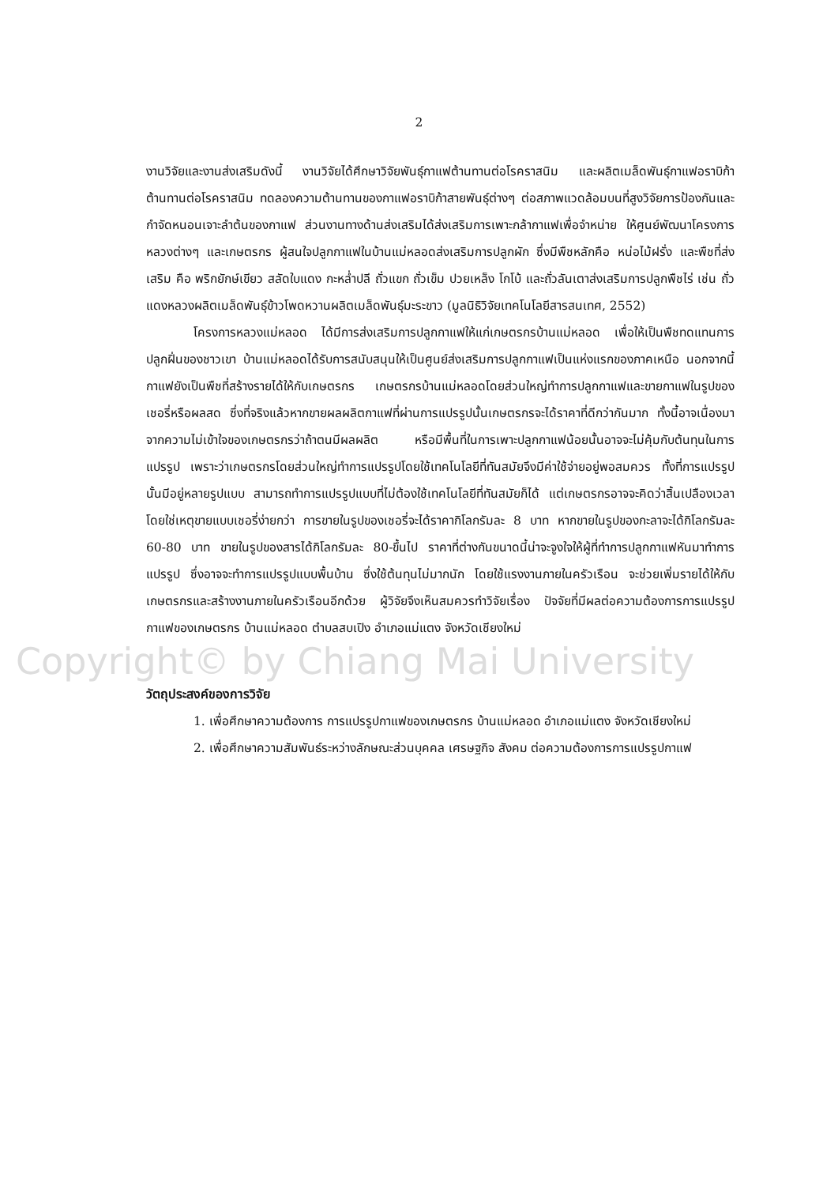2
งานวิจัยและงานส่งเสริมดังนี้ งานวิจัยได้ศึกษาวิจัยพันธุ์กาแฟต้านทานต่อโรคราสนิม และผลิตเมล็ดพันธุ์กาแฟอราบิก้า ต้านทานต่อโรคราสนิม ทดลองความต้านทานของกาแฟอราบิก้าสายพันธุ์ต่างๆ ต่อสภาพแวดล้อมบนที่สูงวิจัยการป้องกันและกำจัดหนอนเจาะลำต้นของกาแฟ ส่วนงานทางด้านส่งเสริมได้ส่งเสริมการเพาะกล้ากาแฟเพื่อจำหน่าย ให้ศูนย์พัฒนาโครงการหลวงต่างๆ และเกษตรกร ผู้สนใจปลูกกาแฟในบ้านแม่หลอดส่งเสริมการปลูกผัก ซึ่งมีพืชหลักคือ หน่อไม้ฝรั่ง และพืชที่ส่งเสริม คือ พริกยักษ์เขียว สลัดใบแดง กะหล่ำปลี ถั่วแขก ถั่วเข็ม ปวยเหล็ง โกโบ้ และถั่วลันเตาส่งเสริมการปลูกพืชไร่ เช่น ถั่วแดงหลวงผลิตเมล็ดพันธุ์ข้าวโพดหวานผลิตเมล็ดพันธุ์มะระขาว (มูลนิธิวิจัยเทคโนโลยีสารสนเทศ, 2552)
โครงการหลวงแม่หลอด ได้มีการส่งเสริมการปลูกกาแฟให้แก่เกษตรกรบ้านแม่หลอด เพื่อให้เป็นพืชทดแทนการปลูกฝิ่นของชาวเขา บ้านแม่หลอดได้รับการสนับสนุนให้เป็นศูนย์ส่งเสริมการปลูกกาแฟเป็นแห่งแรกของภาคเหนือ นอกจากนี้ กาแฟยังเป็นพืชที่สร้างรายได้ให้กับเกษตรกร เกษตรกรบ้านแม่หลอดโดยส่วนใหญ่ทำการปลูกกาแฟและขายกาแฟในรูปของเชอรี่หรือผลสด ซึ่งที่จริงแล้วหากขายผลผลิตกาแฟที่ผ่านการแปรรูปนั้นเกษตรกรจะได้ราคาที่ดีกว่ากันมาก ทั้งนี้อาจเนื่องมาจากความไม่เข้าใจของเกษตรกรว่าถ้าตนมีผลผลิต หรือมีพื้นที่ในการเพาะปลูกกาแฟน้อยนั้นอาจจะไม่คุ้มกับต้นทุนในการแปรรูป เพราะว่าเกษตรกรโดยส่วนใหญ่ทำการแปรรูปโดยใช้เทคโนโลยีที่ทันสมัยจึงมีค่าใช้จ่ายอยู่พอสมควร ทั้งที่การแปรรูปนั้นมีอยู่หลายรูปแบบ สามารถทำการแปรรูปแบบที่ไม่ต้องใช้เทคโนโลยีที่ทันสมัยก็ได้ แต่เกษตรกรอาจจะคิดว่าสิ้นเปลืองเวลาโดยใช่เหตุขายแบบเชอรี่ง่ายกว่า การขายในรูปของเชอรี่จะได้ราคากิโลกรัมละ 8 บาท หากขายในรูปของกะลาจะได้กิโลกรัมละ 60-80 บาท ขายในรูปของสารได้กิโลกรัมละ 80-ขึ้นไป ราคาที่ต่างกันขนาดนี้น่าจะจูงใจให้ผู้ที่ทำการปลูกกาแฟหันมาทำการแปรรูป ซึ่งอาจจะทำการแปรรูปแบบพื้นบ้าน ซึ่งใช้ต้นทุนไม่มากนัก โดยใช้แรงงานภายในครัวเรือน จะช่วยเพิ่มรายได้ให้กับเกษตรกรและสร้างงานภายในครัวเรือนอีกด้วย ผู้วิจัยจึงเห็นสมควรทำวิจัยเรื่อง ปัจจัยที่มีผลต่อความต้องการการแปรรูปกาแฟของเกษตรกร บ้านแม่หลอด ตำบลสบเปิง อำเภอแม่แตง จังหวัดเชียงใหม่
Copyright© by Chiang Mai University
วัตถุประสงค์ของการวิจัย
1. เพื่อศึกษาความต้องการ การแปรรูปกาแฟของเกษตรกร บ้านแม่หลอด อำเภอแม่แตง จังหวัดเชียงใหม่
2. เพื่อศึกษาความสัมพันธ์ระหว่างลักษณะส่วนบุคคล เศรษฐกิจ สังคม ต่อความต้องการการแปรรูปกาแฟ